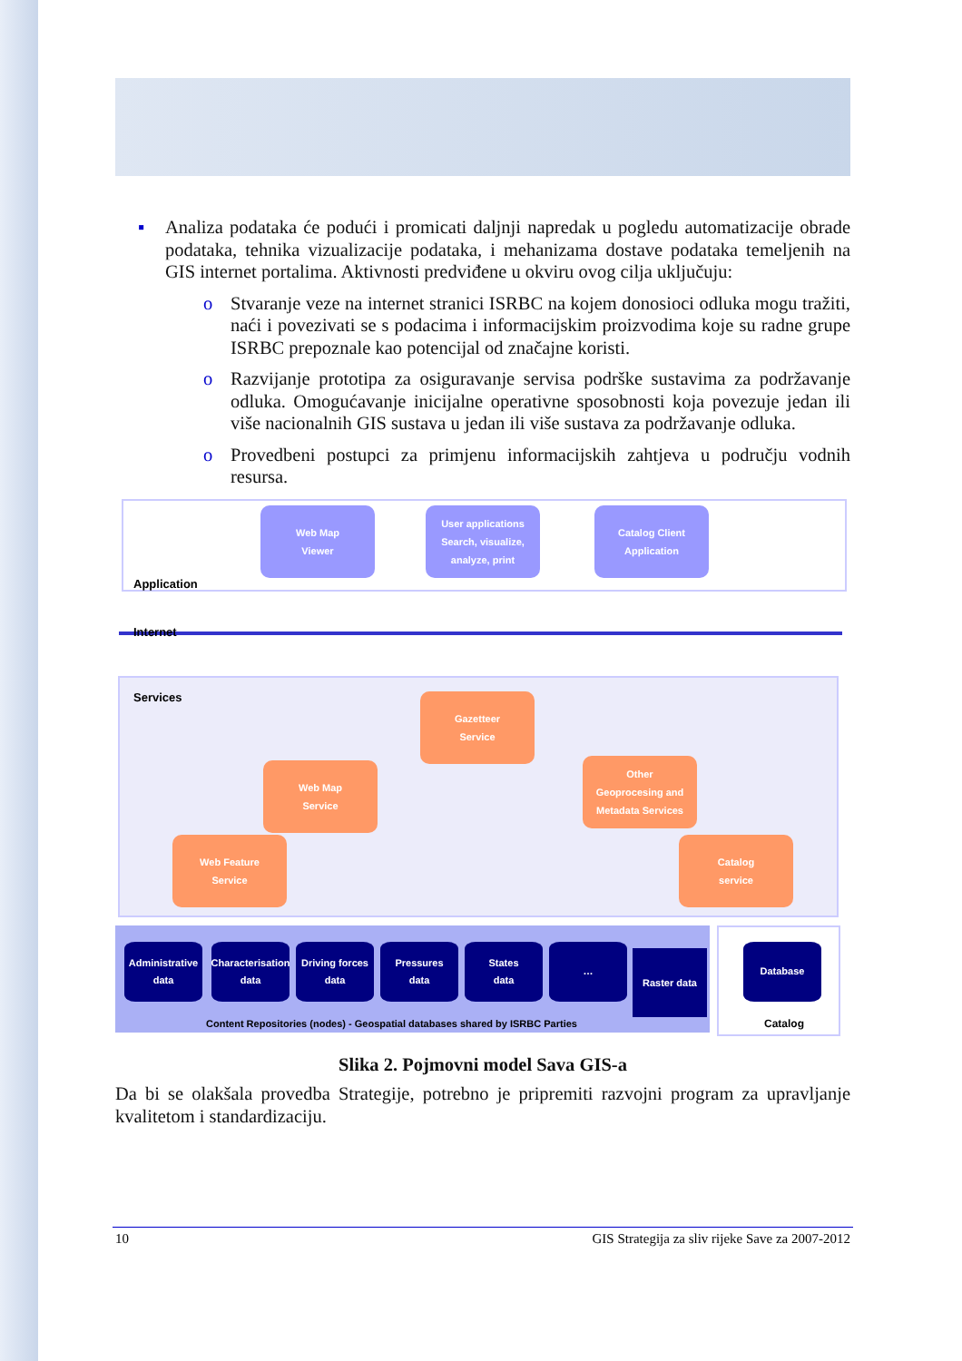▪ Analiza podataka će podući i promicati daljnji napredak u pogledu automatizacije obrade podataka, tehnika vizualizacije podataka, i mehanizama dostave podataka temeljenih na GIS internet portalima. Aktivnosti predviđene u okviru ovog cilja uključuju:
o Stvaranje veze na internet stranici ISRBC na kojem donosioci odluka mogu tražiti, naći i povezivati se s podacima i informacijskim proizvodima koje su radne grupe ISRBC prepoznale kao potencijal od značajne koristi.
o Razvijanje prototipa za osiguravanje servisa podrške sustavima za podržavanje odluka. Omogućavanje inicijalne operativne sposobnosti koja povezuje jedan ili više nacionalnih GIS sustava u jedan ili više sustava za podržavanje odluka.
o Provedbeni postupci za primjenu informacijskih zahtjeva u području vodnih resursa.
Application
Internet
Services
Web Map
Viewer
User applications
Search, visualize, analyze, print
Catalog Client
Application
Gazetteer
Service
Web Map
Service
Other
Geoprocesing and
Metadata Services
Web Feature
Service
Catalog
service
Administrative
data
Characterisation
data
Driving forces
data
Pressures
data
States
data
…
Raster data
Database
Content Repositories (nodes) - Geospatial databases shared by ISRBC Parties
Catalog
Slika 2. Pojmovni model Sava GIS-a
Da bi se olakšala provedba Strategije, potrebno je pripremiti razvojni program za upravljanje kvalitetom i standardizaciju.
10 GIS Strategija za sliv rijeke Save za 2007-2012